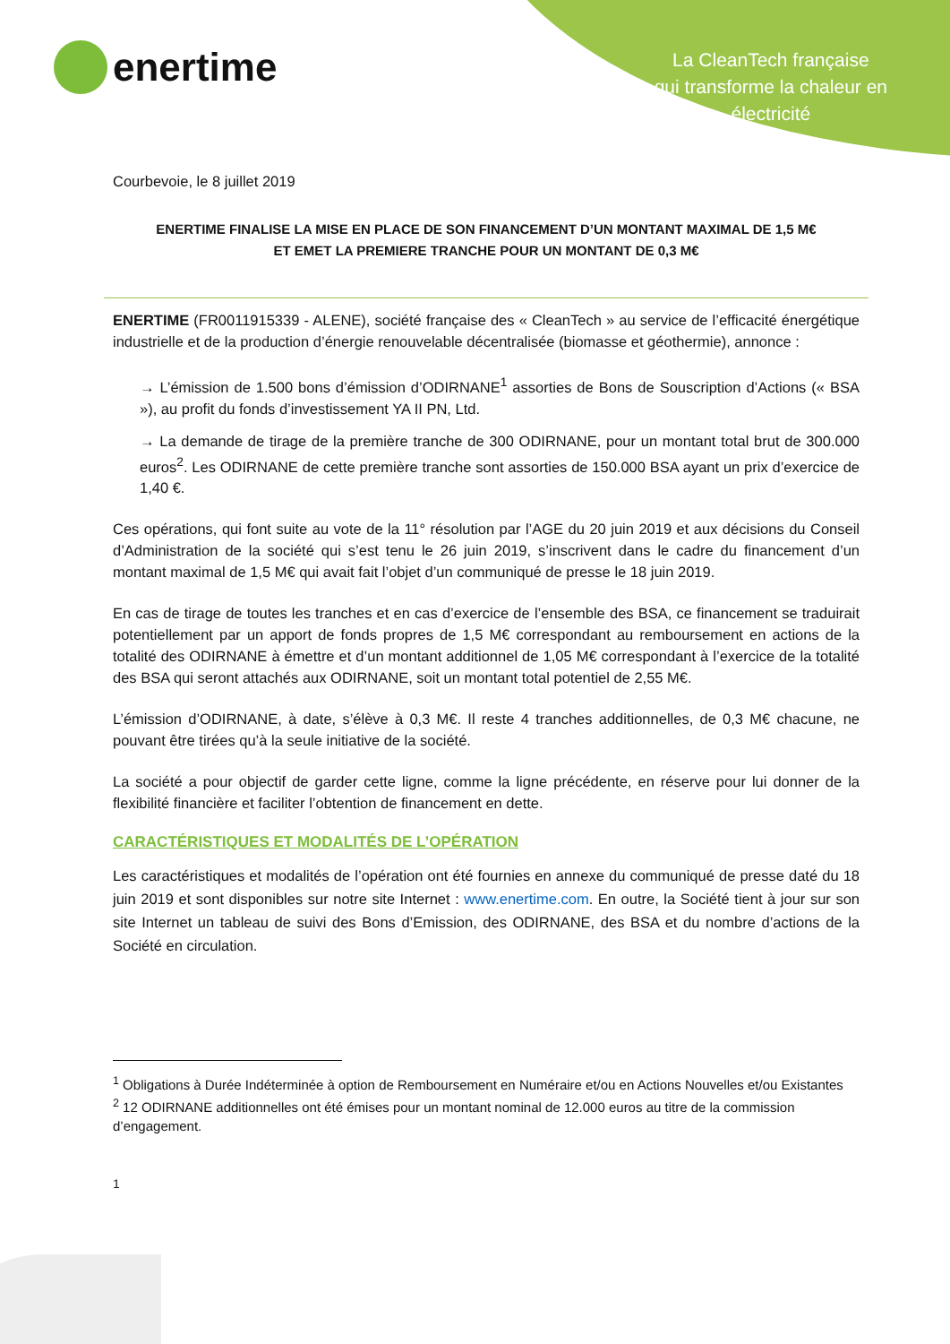enertime
La CleanTech française
qui transforme la chaleur en
électricité
Courbevoie, le 8 juillet 2019
ENERTIME FINALISE LA MISE EN PLACE DE SON FINANCEMENT D’UN MONTANT MAXIMAL DE 1,5 M€
ET EMET LA PREMIERE TRANCHE POUR UN MONTANT DE 0,3 M€
ENERTIME (FR0011915339 - ALENE), société française des « CleanTech » au service de l’efficacité énergétique industrielle et de la production d’énergie renouvelable décentralisée (biomasse et géothermie), annonce :
→ L’émission de 1.500 bons d’émission d’ODIRNANE<sup>1</sup> assorties de Bons de Souscription d’Actions (« BSA »), au profit du fonds d’investissement YA II PN, Ltd.
→ La demande de tirage de la première tranche de 300 ODIRNANE, pour un montant total brut de 300.000 euros<sup>2</sup>. Les ODIRNANE de cette première tranche sont assorties de 150.000 BSA ayant un prix d’exercice de 1,40 €.
Ces opérations, qui font suite au vote de la 11° résolution par l’AGE du 20 juin 2019 et aux décisions du Conseil d’Administration de la société qui s’est tenu le 26 juin 2019, s’inscrivent dans le cadre du financement d’un montant maximal de 1,5 M€ qui avait fait l’objet d’un communiqué de presse le 18 juin 2019.
En cas de tirage de toutes les tranches et en cas d’exercice de l’ensemble des BSA, ce financement se traduirait potentiellement par un apport de fonds propres de 1,5 M€ correspondant au remboursement en actions de la totalité des ODIRNANE à émettre et d’un montant additionnel de 1,05 M€ correspondant à l’exercice de la totalité des BSA qui seront attachés aux ODIRNANE, soit un montant total potentiel de 2,55 M€.
L’émission d’ODIRNANE, à date, s’élève à 0,3 M€. Il reste 4 tranches additionnelles, de 0,3 M€ chacune, ne pouvant être tirées qu’à la seule initiative de la société.
La société a pour objectif de garder cette ligne, comme la ligne précédente, en réserve pour lui donner de la flexibilité financière et faciliter l’obtention de financement en dette.
CARACTÉRISTIQUES ET MODALITÉS DE L’OPÉRATION
Les caractéristiques et modalités de l’opération ont été fournies en annexe du communiqué de presse daté du 18 juin 2019 et sont disponibles sur notre site Internet : www.enertime.com. En outre, la Société tient à jour sur son site Internet un tableau de suivi des Bons d’Emission, des ODIRNANE, des BSA et du nombre d’actions de la Société en circulation.
<sup>1</sup> Obligations à Durée Indéterminée à option de Remboursement en Numéraire et/ou en Actions Nouvelles et/ou Existantes
<sup>2</sup> 12 ODIRNANE additionnelles ont été émises pour un montant nominal de 12.000 euros au titre de la commission d’engagement.
1